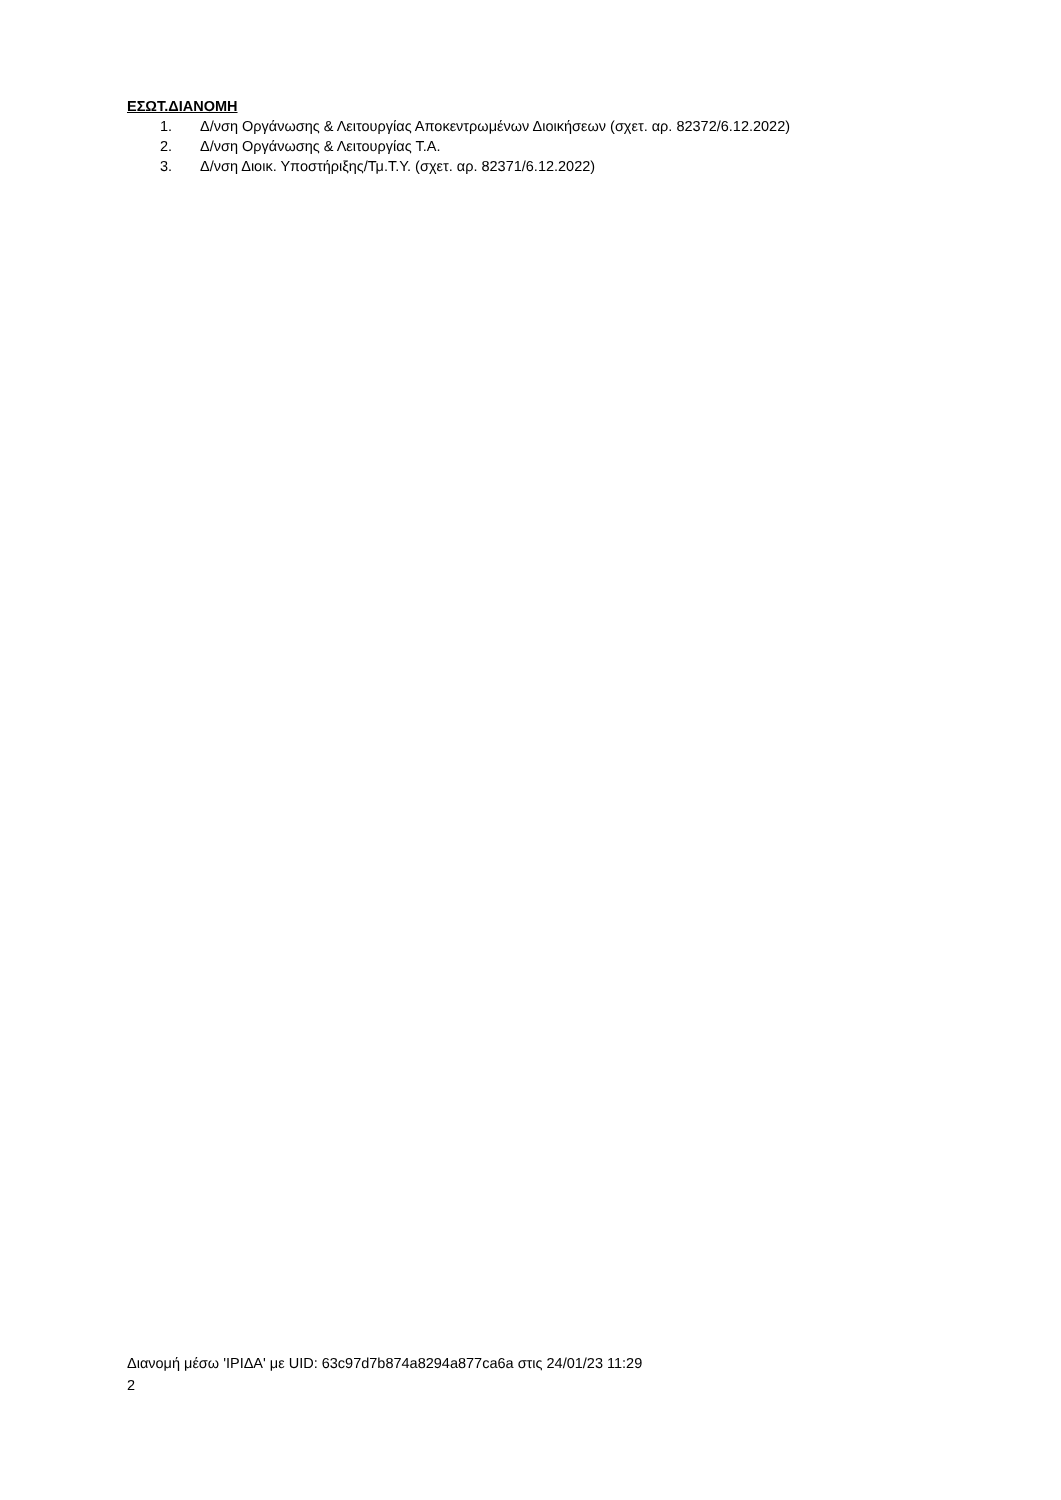ΕΣΩΤ.ΔΙΑΝΟΜΗ
1. Δ/νση Οργάνωσης & Λειτουργίας Αποκεντρωμένων Διοικήσεων (σχετ. αρ. 82372/6.12.2022)
2. Δ/νση Οργάνωσης & Λειτουργίας Τ.Α.
3. Δ/νση Διοικ. Υποστήριξης/Τμ.Τ.Υ. (σχετ. αρ. 82371/6.12.2022)
Διανομή μέσω 'ΙΡΙΔΑ' με UID: 63c97d7b874a8294a877ca6a στις 24/01/23 11:29
2